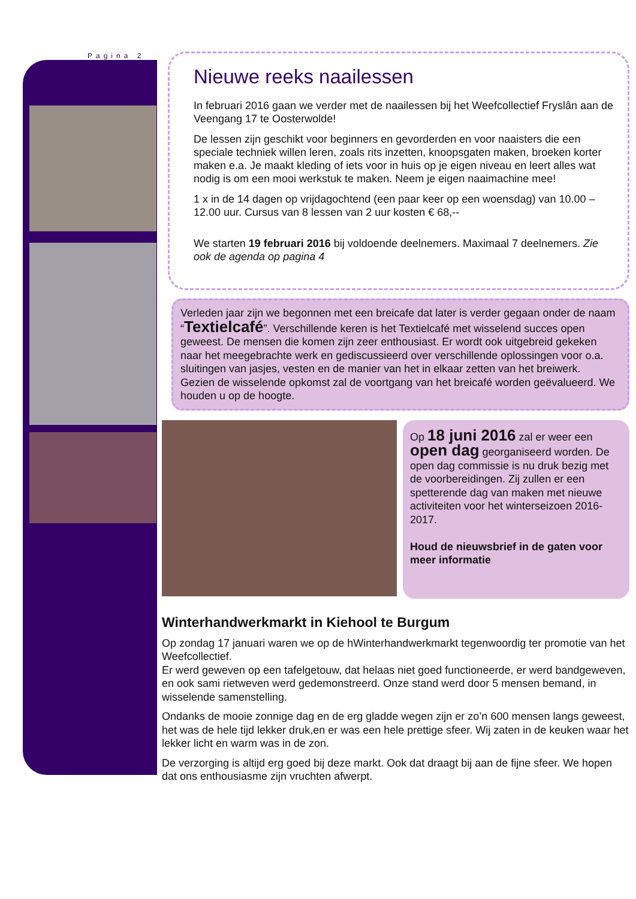Pagina 2
Nieuwe reeks naailessen
In februari 2016 gaan we verder met de naailessen bij het Weefcollectief Fryslân aan de Veengang 17 te Oosterwolde!
De lessen zijn geschikt voor beginners en gevorderden en voor naaisters die een speciale techniek willen leren, zoals rits inzetten, knoopsgaten maken, broeken korter maken e.a. Je maakt kleding of iets voor in huis op je eigen niveau en leert alles wat nodig is om een mooi werkstuk te maken. Neem je eigen naaimachine mee!
1 x in de 14 dagen op vrijdagochtend (een paar keer op een woensdag) van 10.00 – 12.00 uur. Cursus van 8 lessen van 2 uur kosten € 68,--
We starten 19 februari 2016 bij voldoende deelnemers. Maximaal 7 deelnemers. Zie ook de agenda op pagina 4
Verleden jaar zijn we begonnen met een breicafe dat later is verder gegaan onder de naam “Textielcafé”. Verschillende keren is het Textielcafé met wisselend succes open geweest. De mensen die komen zijn zeer enthousiast. Er wordt ook uitgebreid gekeken naar het meegebrachte werk en gediscussieerd over verschillende oplossingen voor o.a. sluitingen van jasjes, vesten en de manier van het in elkaar zetten van het breiwerk.
Gezien de wisselende opkomst zal de voortgang van het breicafé worden geëvalueerd. We houden u op de hoogte.
Op 18 juni 2016 zal er weer een open dag georganiseerd worden. De open dag commissie is nu druk bezig met de voorbereidingen. Zij zullen er een spetterende dag van maken met nieuwe activiteiten voor het winterseizoen 2016-2017.
Houd de nieuwsbrief in de gaten voor meer informatie
Winterhandwerkmarkt in Kiehool te Burgum
Op zondag 17 januari waren we op de hWinterhandwerkmarkt tegenwoordig ter promotie van het Weefcollectief.
Er werd geweven op een tafelgetouw, dat helaas niet goed functioneerde, er werd bandgeweven, en ook sami rietweven werd gedemonstreerd. Onze stand werd door 5 mensen bemand, in wisselende samenstelling.
Ondanks de mooie zonnige dag en de erg gladde wegen zijn er zo’n 600 mensen langs geweest, het was de hele tijd lekker druk,en er was een hele prettige sfeer. Wij zaten in de keuken waar het lekker licht en warm was in de zon.
De verzorging is altijd erg goed bij deze markt. Ook dat draagt bij aan de fijne sfeer. We hopen dat ons enthousiasme zijn vruchten afwerpt.